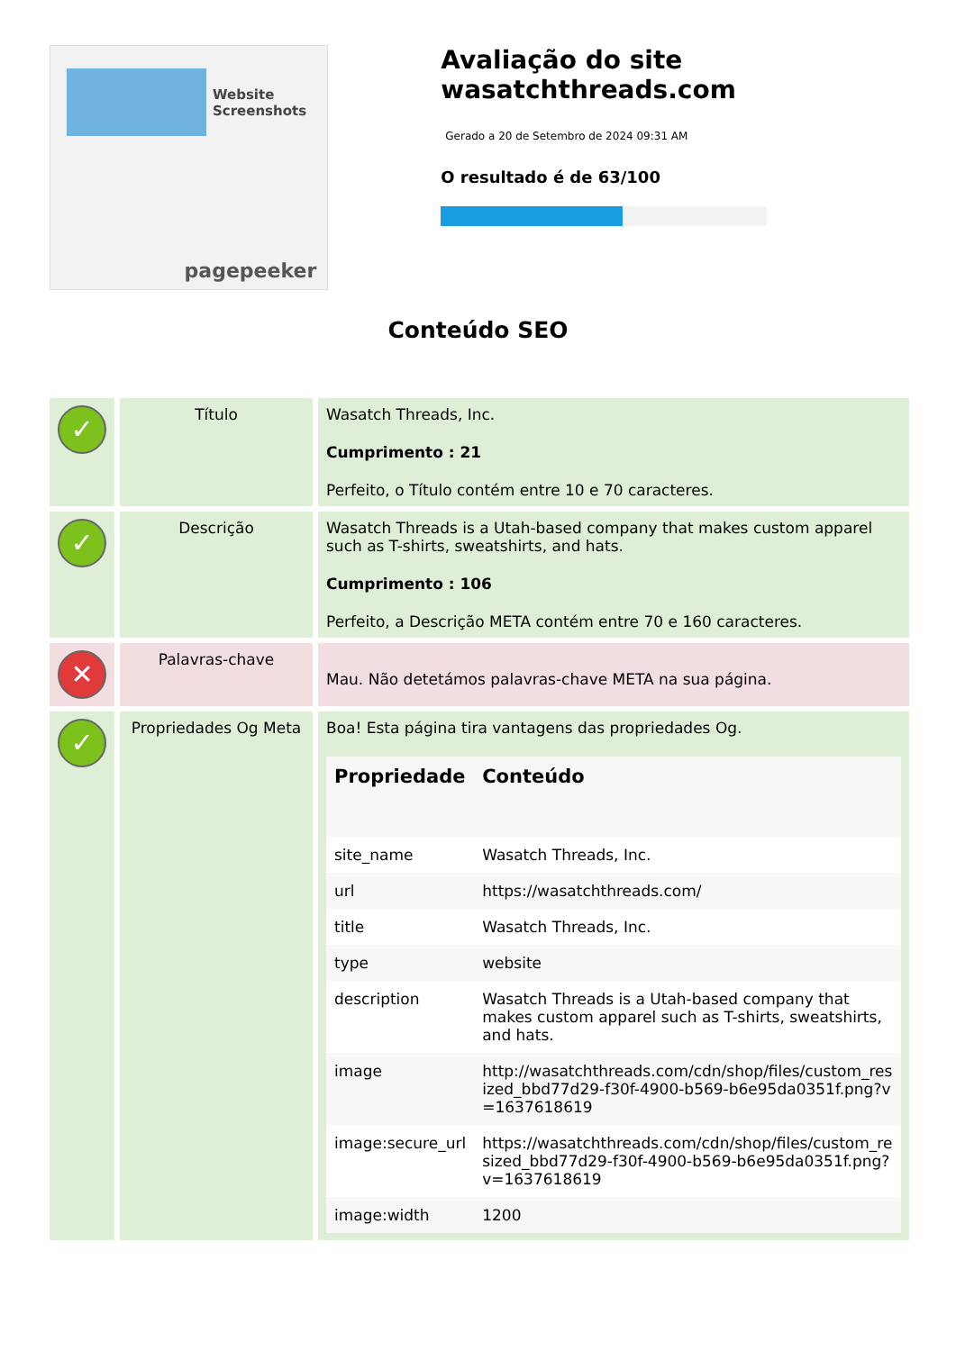Website Screenshots
pagepeeker
Avaliação do site wasatchthreads.com
Gerado a 20 de Setembro de 2024 09:31 AM
O resultado é de 63/100
Conteúdo SEO
| ✓ | Título | Wasatch Threads, Inc. Cumprimento : 21 Perfeito, o Título contém entre 10 e 70 caracteres. |
| ✓ | Descrição | Wasatch Threads is a Utah-based company that makes custom apparel such as T-shirts, sweatshirts, and hats. Cumprimento : 106 Perfeito, a Descrição META contém entre 70 e 160 caracteres. |
| ✕ | Palavras-chave | Mau. Não detetámos palavras-chave META na sua página. |
| ✓ | Propriedades Og Meta | Boa! Esta página tira vantagens das propriedades Og. / Propriedade / Conteúdo / / --- / --- / / site_name / Wasatch Threads, Inc. / / url / https://wasatchthreads.com/ / / title / Wasatch Threads, Inc. / / type / website / / description / Wasatch Threads is a Utah-based company that makes custom apparel such as T-shirts, sweatshirts, and hats. / / image / http://wasatchthreads.com/cdn/shop/files/custom_resized_bbd77d29-f30f-4900-b569-b6e95da0351f.png?v=1637618619 / / image:secure_url / https://wasatchthreads.com/cdn/shop/files/custom_resized_bbd77d29-f30f-4900-b569-b6e95da0351f.png?v=1637618619 / / image:width / 1200 / |